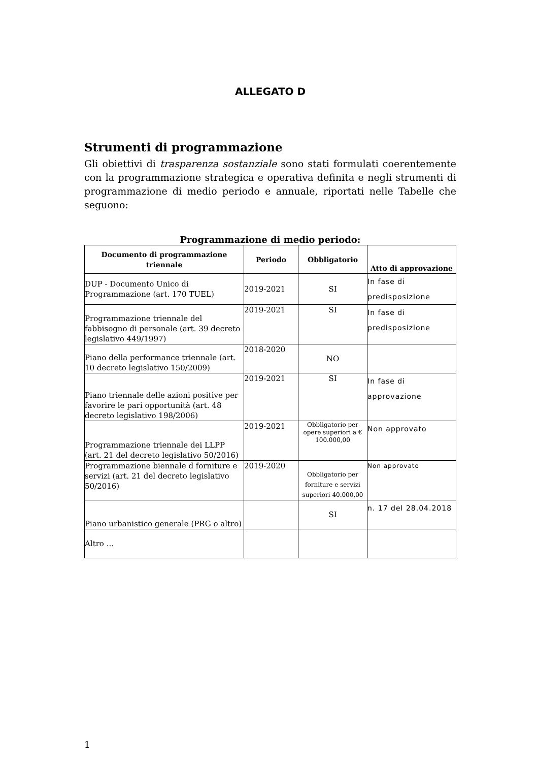ALLEGATO D
Strumenti di programmazione
Gli obiettivi di trasparenza sostanziale sono stati formulati coerentemente con la programmazione strategica e operativa definita e negli strumenti di programmazione di medio periodo e annuale, riportati nelle Tabelle che seguono:
Programmazione di medio periodo:
| Documento di programmazione triennale | Periodo | Obbligatorio | Atto di approvazione |
| --- | --- | --- | --- |
| DUP - Documento Unico di Programmazione (art. 170 TUEL) | 2019-2021 | SI | In fase di predisposizione |
| Programmazione triennale del fabbisogno di personale (art. 39 decreto legislativo 449/1997) | 2019-2021 | SI | In fase di predisposizione |
| Piano della performance triennale (art. 10 decreto legislativo 150/2009) | 2018-2020 | NO | |
| Piano triennale delle azioni positive per favorire le pari opportunità (art. 48 decreto legislativo 198/2006) | 2019-2021 | SI | In fase di approvazione |
| Programmazione triennale dei LLPP (art. 21 del decreto legislativo 50/2016) | 2019-2021 | Obbligatorio per opere superiori a € 100.000,00 | Non approvato |
| Programmazione biennale d forniture e servizi (art. 21 del decreto legislativo 50/2016) | 2019-2020 | Obbligatorio per forniture e servizi superiori 40.000,00 | Non approvato |
| Piano urbanistico generale (PRG o altro) | | SI | n. 17 del 28.04.2018 |
| Altro ... | | | |
1